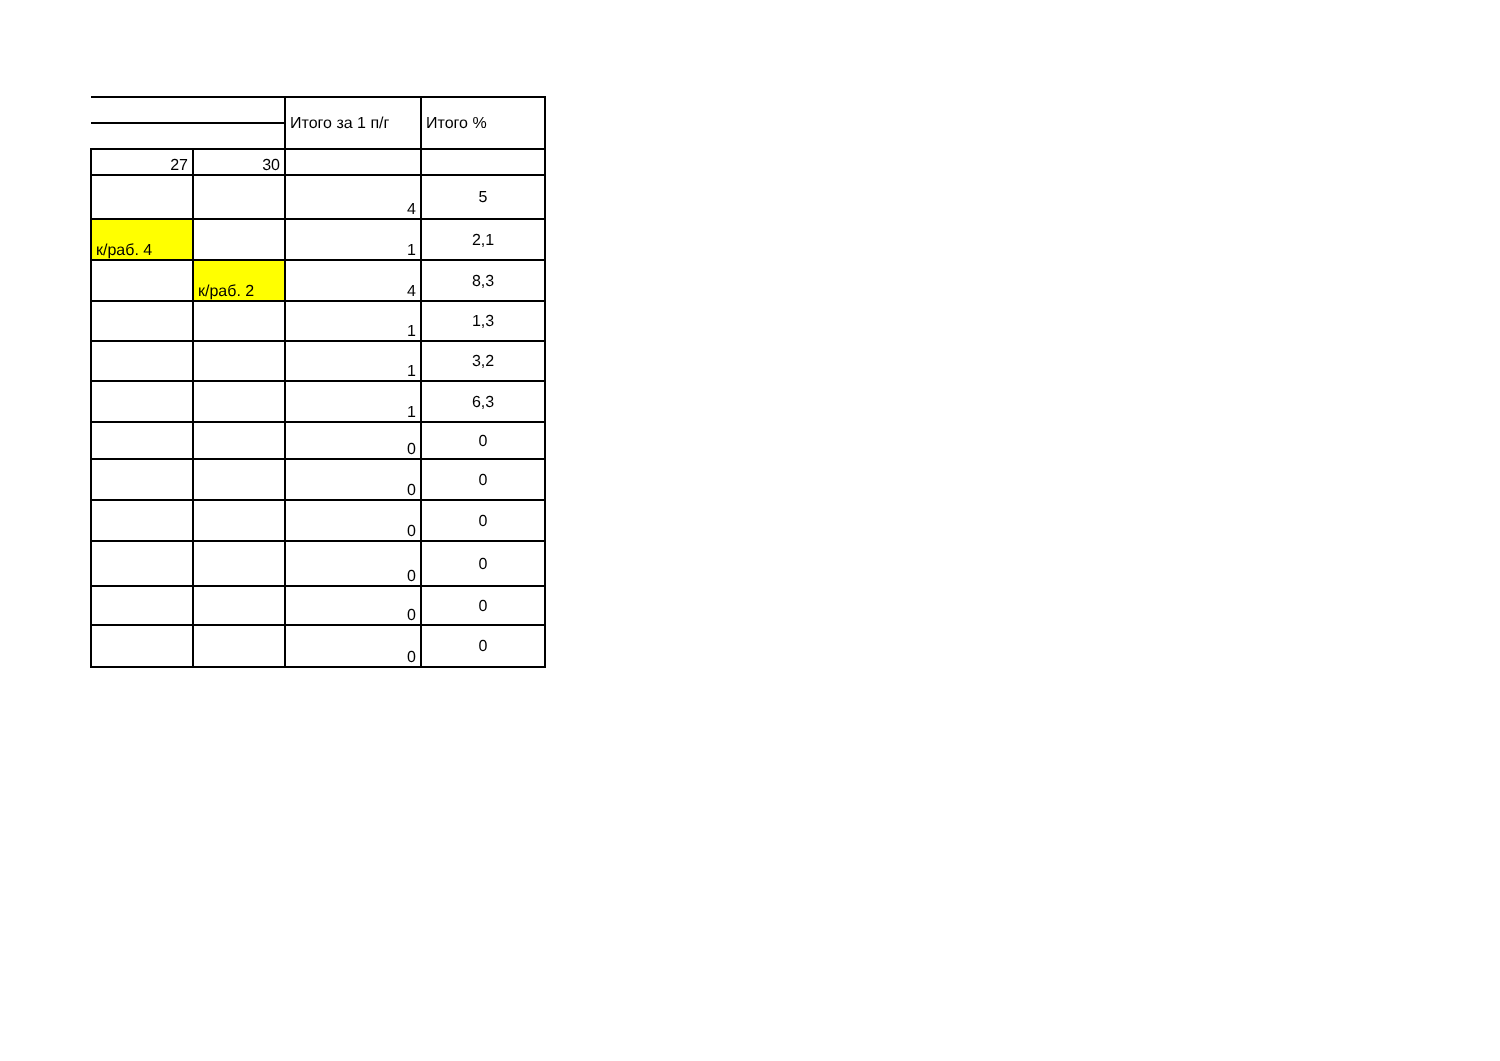| | | Итого за 1 п/г | Итого % |
| 27 | 30 | | |
| | | 4 | 5 |
| к/раб. 4 | | 1 | 2,1 |
| | к/раб. 2 | 4 | 8,3 |
| | | 1 | 1,3 |
| | | 1 | 3,2 |
| | | 1 | 6,3 |
| | | 0 | 0 |
| | | 0 | 0 |
| | | 0 | 0 |
| | | 0 | 0 |
| | | 0 | 0 |
| | | 0 | 0 |